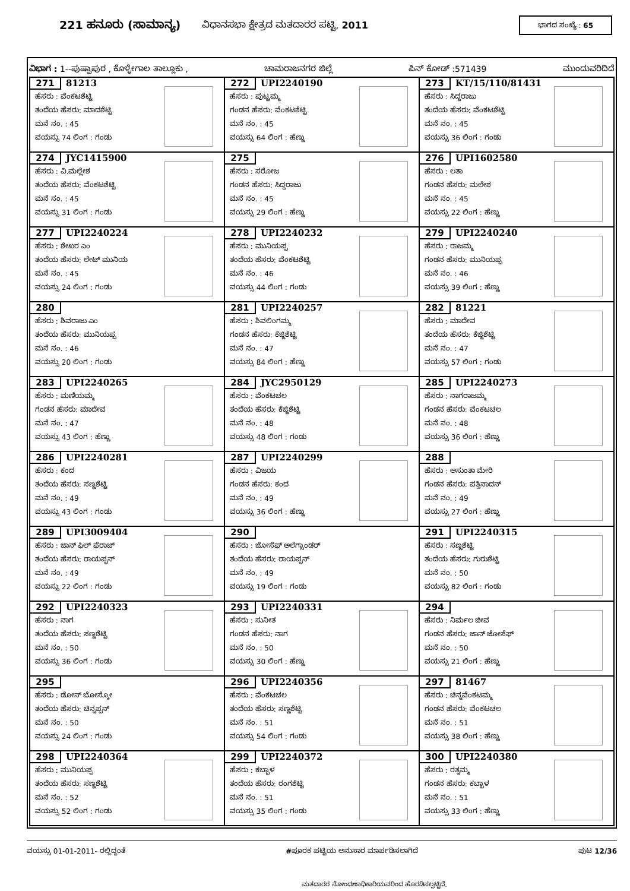221 ಹನೂರು (ಸಾಮಾನ್ಯ)
ವಿಧಾನಸಭಾ ಕ್ಷೇತ್ರದ ಮತದಾರರ ಪಟ್ಟಿ, 2011
ಭಾಗದ ಸಂಖ್ಯೆ : 65
ವಿಭಾಗ : 1--ಪುಷ್ಪಾಪುರ , ಕೊಳ್ಳೇಗಾಲ ತಾಲ್ಲೂಕು , ಚಾಮರಾಜನಗರ ಜಿಲ್ಲೆ ಪಿನ್ ಕೋಡ್ :571439 ಮುಂದುವರಿದಿದೆ
| 271 81213 ಹೆಸರು : ವೆಂಕಟಶೆಟ್ಟಿ ತಂದೆಯ ಹೆಸರು: ಮಾದಶೆಟ್ಟಿ ಮನೆ ನಂ. : 45 ವಯಸ್ಸು 74 ಲಿಂಗ : ಗಂಡು | 272 UPI2240190 ಹೆಸರು : ಪುಟ್ಟಮ್ಮ ಗಂಡನ ಹೆಸರು: ವೆಂಕಟಶೆಟ್ಟಿ ಮನೆ ನಂ. : 45 ವಯಸ್ಸು 64 ಲಿಂಗ : ಹೆಣ್ಣು | 273 KT/15/110/81431 ಹೆಸರು : ಸಿದ್ದರಾಜು ತಂದೆಯ ಹೆಸರು: ವೆಂಕಟಶೆಟ್ಟಿ ಮನೆ ನಂ. : 45 ವಯಸ್ಸು 36 ಲಿಂಗ : ಗಂಡು |
| 274 JYC1415900 ಹೆಸರು : ವಿ.ಮಲ್ಲೇಶ ತಂದೆಯ ಹೆಸರು: ವೆಂಕಟಶೆಟ್ಟಿ ಮನೆ ನಂ. : 45 ವಯಸ್ಸು 31 ಲಿಂಗ : ಗಂಡು | 275 ಹೆಸರು : ಸರೋಜ ಗಂಡನ ಹೆಸರು: ಸಿದ್ದರಾಜು ಮನೆ ನಂ. : 45 ವಯಸ್ಸು 29 ಲಿಂಗ : ಹೆಣ್ಣು | 276 UPI1602580 ಹೆಸರು : ಲತಾ ಗಂಡನ ಹೆಸರು: ಮಲೇಶ ಮನೆ ನಂ. : 45 ವಯಸ್ಸು 22 ಲಿಂಗ : ಹೆಣ್ಣು |
| 277 UPI2240224 ಹೆಸರು : ಶೇಖರ ಎಂ ತಂದೆಯ ಹೆಸರು: ಲೇಟ್ ಮುನಿಯ ಮನೆ ನಂ. : 45 ವಯಸ್ಸು 24 ಲಿಂಗ : ಗಂಡು | 278 UPI2240232 ಹೆಸರು : ಮುನಿಯಪ್ಪ ತಂದೆಯ ಹೆಸರು: ವೆಂಕಟಶೆಟ್ಟಿ ಮನೆ ನಂ. : 46 ವಯಸ್ಸು 44 ಲಿಂಗ : ಗಂಡು | 279 UPI2240240 ಹೆಸರು : ರಾಜಮ್ಮ ಗಂಡನ ಹೆಸರು: ಮುನಿಯಪ್ಪ ಮನೆ ನಂ. : 46 ವಯಸ್ಸು 39 ಲಿಂಗ : ಹೆಣ್ಣು |
| 280 ಹೆಸರು : ಶಿವರಾಜು ಎಂ ತಂದೆಯ ಹೆಸರು: ಮುನಿಯಪ್ಪ ಮನೆ ನಂ. : 46 ವಯಸ್ಸು 20 ಲಿಂಗ : ಗಂಡು | 281 UPI2240257 ಹೆಸರು : ಶಿವಲಿಂಗಮ್ಮ ಗಂಡನ ಹೆಸರು: ಕೆಜ್ಜಿಶೆಟ್ಟಿ ಮನೆ ನಂ. : 47 ವಯಸ್ಸು 84 ಲಿಂಗ : ಹೆಣ್ಣು | 282 81221 ಹೆಸರು : ಮಾದೇವ ತಂದೆಯ ಹೆಸರು: ಕೆಜ್ಜಿಶೆಟ್ಟಿ ಮನೆ ನಂ. : 47 ವಯಸ್ಸು 57 ಲಿಂಗ : ಗಂಡು |
| 283 UPI2240265 ಹೆಸರು : ಮಣಿಯಮ್ಮ ಗಂಡನ ಹೆಸರು: ಮಾದೇವ ಮನೆ ನಂ. : 47 ವಯಸ್ಸು 43 ಲಿಂಗ : ಹೆಣ್ಣು | 284 JYC2950129 ಹೆಸರು : ವೆಂಕಟಚಲ ತಂದೆಯ ಹೆಸರು: ಕೆಜ್ಜಿಶೆಟ್ಟಿ ಮನೆ ನಂ. : 48 ವಯಸ್ಸು 48 ಲಿಂಗ : ಗಂಡು | 285 UPI2240273 ಹೆಸರು : ನಾಗರಾಜಮ್ಮ ಗಂಡನ ಹೆಸರು: ವೆಂಕಟಚಲ ಮನೆ ನಂ. : 48 ವಯಸ್ಸು 36 ಲಿಂಗ : ಹೆಣ್ಣು |
| 286 UPI2240281 ಹೆಸರು : ಕಂದ ತಂದೆಯ ಹೆಸರು: ಸಣ್ಣಶೆಟ್ಟಿ ಮನೆ ನಂ. : 49 ವಯಸ್ಸು 43 ಲಿಂಗ : ಗಂಡು | 287 UPI2240299 ಹೆಸರು : ವಿಜಯ ಗಂಡನ ಹೆಸರು: ಕಂದ ಮನೆ ನಂ. : 49 ವಯಸ್ಸು 36 ಲಿಂಗ : ಹೆಣ್ಣು | 288 ಹೆಸರು : ಅಸುಂತಾ ಮೇರಿ ಗಂಡನ ಹೆಸರು: ಪತ್ತಿನಾದನ್ ಮನೆ ನಂ. : 49 ವಯಸ್ಸು 27 ಲಿಂಗ : ಹೆಣ್ಣು |
| 289 UPI3009404 ಹೆಸರು : ಜಾನ್ ಫಿಲ್ ಫೆರಾಜ್ ತಂದೆಯ ಹೆಸರು: ರಾಯಪ್ಪನ್ ಮನೆ ನಂ. : 49 ವಯಸ್ಸು 22 ಲಿಂಗ : ಗಂಡು | 290 ಹೆಸರು : ಜೋಸೆಫ್ ಅಲೆಗ್ಸಾಂಡರ್ ತಂದೆಯ ಹೆಸರು: ರಾಯಪ್ಪನ್ ಮನೆ ನಂ. : 49 ವಯಸ್ಸು 19 ಲಿಂಗ : ಗಂಡು | 291 UPI2240315 ಹೆಸರು : ಸಣ್ಣಶೆಟ್ಟಿ ತಂದೆಯ ಹೆಸರು: ಗುರುಶೆಟ್ಟಿ ಮನೆ ನಂ. : 50 ವಯಸ್ಸು 82 ಲಿಂಗ : ಗಂಡು |
| 292 UPI2240323 ಹೆಸರು : ನಾಗ ತಂದೆಯ ಹೆಸರು: ಸಣ್ಣಶೆಟ್ಟಿ ಮನೆ ನಂ. : 50 ವಯಸ್ಸು 36 ಲಿಂಗ : ಗಂಡು | 293 UPI2240331 ಹೆಸರು : ಸುನೀತ ಗಂಡನ ಹೆಸರು: ನಾಗ ಮನೆ ನಂ. : 50 ವಯಸ್ಸು 30 ಲಿಂಗ : ಹೆಣ್ಣು | 294 ಹೆಸರು : ನಿರ್ಮಲ ಜೀವ ಗಂಡನ ಹೆಸರು: ಜಾನ್ ಜೋಸೆಫ್ ಮನೆ ನಂ. : 50 ವಯಸ್ಸು 21 ಲಿಂಗ : ಹೆಣ್ಣು |
| 295 ಹೆಸರು : ಡೋನ್ ಬೋಸ್ಕೋ ತಂದೆಯ ಹೆಸರು: ಚಿನ್ನಪ್ಪನ್ ಮನೆ ನಂ. : 50 ವಯಸ್ಸು 24 ಲಿಂಗ : ಗಂಡು | 296 UPI2240356 ಹೆಸರು : ವೆಂಕಟಚಲ ತಂದೆಯ ಹೆಸರು: ಸಣ್ಣಶೆಟ್ಟಿ ಮನೆ ನಂ. : 51 ವಯಸ್ಸು 54 ಲಿಂಗ : ಗಂಡು | 297 81467 ಹೆಸರು : ಚಿನ್ನವೆಂಕಟಮ್ಮ ಗಂಡನ ಹೆಸರು: ವೆಂಕಟಚಲ ಮನೆ ನಂ. : 51 ವಯಸ್ಸು 38 ಲಿಂಗ : ಹೆಣ್ಣು |
| 298 UPI2240364 ಹೆಸರು : ಮುನಿಯಪ್ಪ ತಂದೆಯ ಹೆಸರು: ಸಣ್ಣಶೆಟ್ಟಿ ಮನೆ ನಂ. : 52 ವಯಸ್ಸು 52 ಲಿಂಗ : ಗಂಡು | 299 UPI2240372 ಹೆಸರು : ಕಬ್ಬಾಳ ತಂದೆಯ ಹೆಸರು: ರಂಗಶೆಟ್ಟಿ ಮನೆ ನಂ. : 51 ವಯಸ್ಸು 35 ಲಿಂಗ : ಗಂಡು | 300 UPI2240380 ಹೆಸರು : ರತ್ನಮ್ಮ ಗಂಡನ ಹೆಸರು: ಕಬ್ಬಾಳ ಮನೆ ನಂ. : 51 ವಯಸ್ಸು 33 ಲಿಂಗ : ಹೆಣ್ಣು |
ವಯಸ್ಸು 01-01-2011- ರಲ್ಲಿದ್ದಂತೆ #ಪೂರಕ ಪಟ್ಟಿಯ ಅನುಸಾರ ಮಾರ್ಪಡಿಸಲಾಗಿದೆ ಪುಟ 12/36
ಮತದಾರರ ನೋಂದಣಾಧಿಕಾರಿಯವರಿಂದ ಹೊರಡಿಸಲ್ಪಟ್ಟಿದೆ.